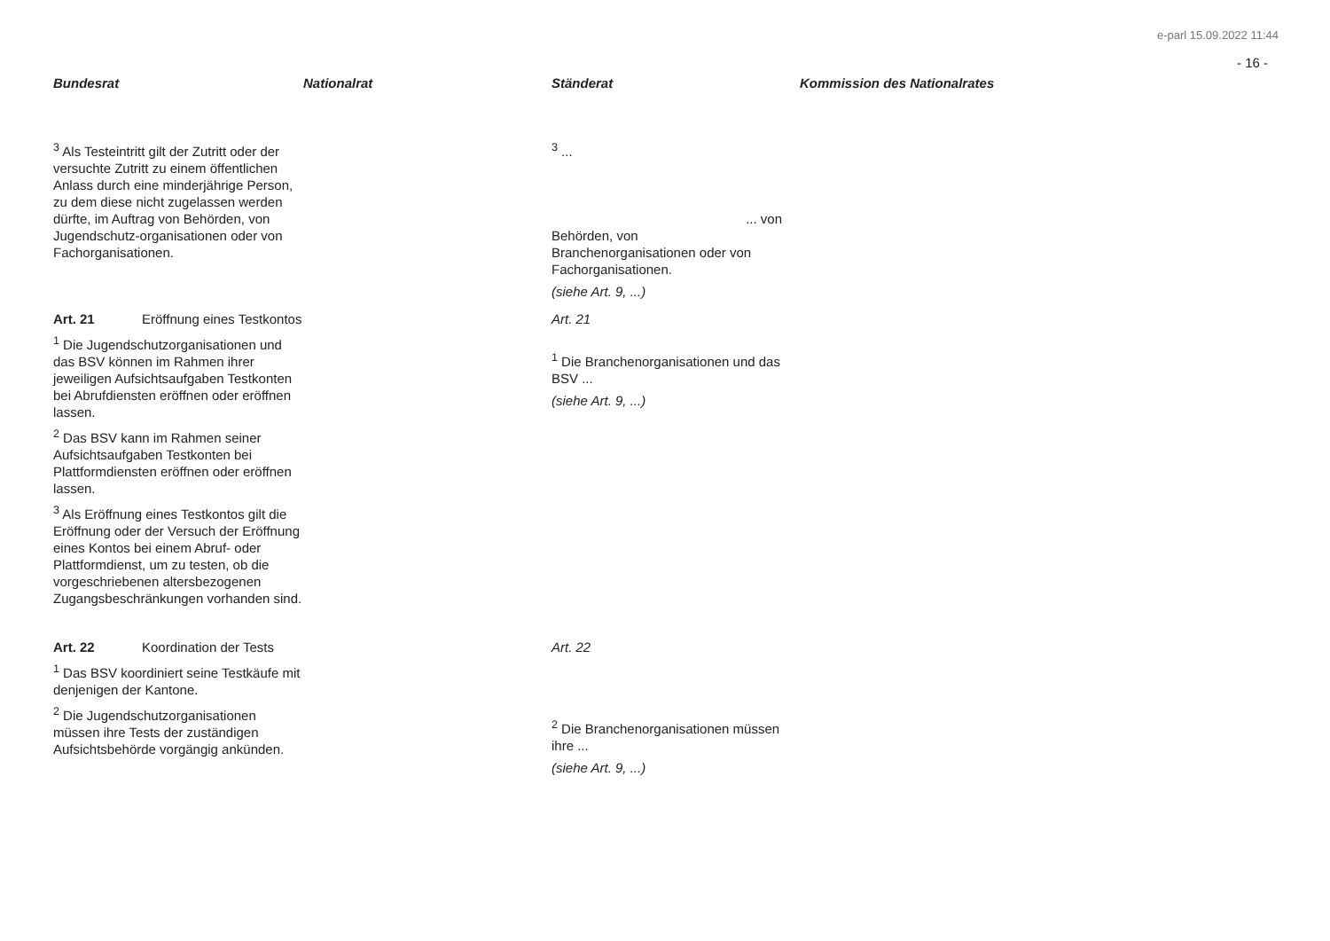e-parl 15.09.2022 11:44
- 16 -
| Bundesrat | Nationalrat | Ständerat | Kommission des Nationalrates |
| --- | --- | --- | --- |
| <sup>3</sup> Als Testeintritt gilt der Zutritt oder der versuchte Zutritt zu einem öffentlichen Anlass durch eine minderjährige Person, zu dem diese nicht zugelassen werden dürfte, im Auftrag von Behörden, von Jugendschutz-organisationen oder von Fachorganisationen. | | <sup>3</sup> ... ... von Behörden, von Branchenorganisationen oder von Fachorganisationen. (siehe Art. 9, ...) | |
| Art. 21 Eröffnung eines Testkontos <sup>1</sup> Die Jugendschutzorganisationen und das BSV können im Rahmen ihrer jeweiligen Aufsichtsaufgaben Testkonten bei Abrufdiensten eröffnen oder eröffnen lassen. <sup>2</sup> Das BSV kann im Rahmen seiner Aufsichtsaufgaben Testkonten bei Plattformdiensten eröffnen oder eröffnen lassen. <sup>3</sup> Als Eröffnung eines Testkontos gilt die Eröffnung oder der Versuch der Eröffnung eines Kontos bei einem Abruf- oder Plattformdienst, um zu testen, ob die vorgeschriebenen altersbezogenen Zugangsbeschränkungen vorhanden sind. | | Art. 21 <sup>1</sup> Die Branchenorganisationen und das BSV ... (siehe Art. 9, ...) | |
| Art. 22 Koordination der Tests <sup>1</sup> Das BSV koordiniert seine Testkäufe mit denjenigen der Kantone. <sup>2</sup> Die Jugendschutzorganisationen müssen ihre Tests der zuständigen Aufsichtsbehörde vorgängig ankünden. | | Art. 22 <sup>2</sup> Die Branchenorganisationen müssen ihre ... (siehe Art. 9, ...) | |